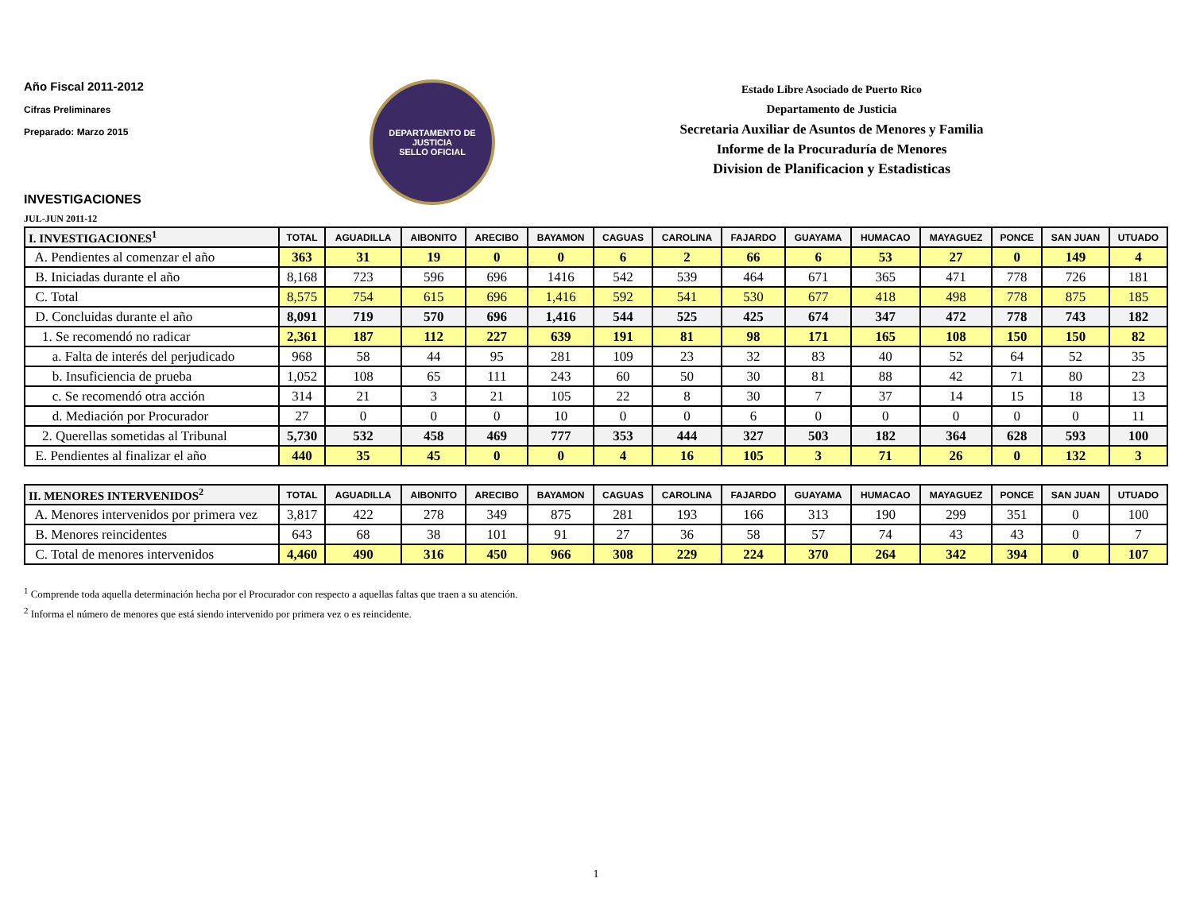Año Fiscal 2011-2012
Cifras Preliminares
Preparado: Marzo 2015
DEPARTAMENTO DE JUSTICIA
SELLO OFICIAL
Estado Libre Asociado de Puerto Rico
Departamento de Justicia
Secretaria Auxiliar de Asuntos de Menores y Familia
Informe de la Procuraduría de Menores
Division de Planificacion y Estadisticas
INVESTIGACIONES
JUL-JUN 2011-12
| I. INVESTIGACIONES<sup>1</sup> | TOTAL | AGUADILLA | AIBONITO | ARECIBO | BAYAMON | CAGUAS | CAROLINA | FAJARDO | GUAYAMA | HUMACAO | MAYAGUEZ | PONCE | SAN JUAN | UTUADO |
| --- | --- | --- | --- | --- | --- | --- | --- | --- | --- | --- | --- | --- | --- | --- |
| A. Pendientes al comenzar el año | 363 | 31 | 19 | 0 | 0 | 6 | 2 | 66 | 6 | 53 | 27 | 0 | 149 | 4 |
| B. Iniciadas durante el año | 8,168 | 723 | 596 | 696 | 1416 | 542 | 539 | 464 | 671 | 365 | 471 | 778 | 726 | 181 |
| C. Total | 8,575 | 754 | 615 | 696 | 1,416 | 592 | 541 | 530 | 677 | 418 | 498 | 778 | 875 | 185 |
| D. Concluidas durante el año | 8,091 | 719 | 570 | 696 | 1,416 | 544 | 525 | 425 | 674 | 347 | 472 | 778 | 743 | 182 |
| 1. Se recomendó no radicar | 2,361 | 187 | 112 | 227 | 639 | 191 | 81 | 98 | 171 | 165 | 108 | 150 | 150 | 82 |
| a. Falta de interés del perjudicado | 968 | 58 | 44 | 95 | 281 | 109 | 23 | 32 | 83 | 40 | 52 | 64 | 52 | 35 |
| b. Insuficiencia de prueba | 1,052 | 108 | 65 | 111 | 243 | 60 | 50 | 30 | 81 | 88 | 42 | 71 | 80 | 23 |
| c. Se recomendó otra acción | 314 | 21 | 3 | 21 | 105 | 22 | 8 | 30 | 7 | 37 | 14 | 15 | 18 | 13 |
| d. Mediación por Procurador | 27 | 0 | 0 | 0 | 10 | 0 | 0 | 6 | 0 | 0 | 0 | 0 | 0 | 11 |
| 2. Querellas sometidas al Tribunal | 5,730 | 532 | 458 | 469 | 777 | 353 | 444 | 327 | 503 | 182 | 364 | 628 | 593 | 100 |
| E. Pendientes al finalizar el año | 440 | 35 | 45 | 0 | 0 | 4 | 16 | 105 | 3 | 71 | 26 | 0 | 132 | 3 |
| II. MENORES INTERVENIDOS<sup>2</sup> | TOTAL | AGUADILLA | AIBONITO | ARECIBO | BAYAMON | CAGUAS | CAROLINA | FAJARDO | GUAYAMA | HUMACAO | MAYAGUEZ | PONCE | SAN JUAN | UTUADO |
| --- | --- | --- | --- | --- | --- | --- | --- | --- | --- | --- | --- | --- | --- | --- |
| A. Menores intervenidos por primera vez | 3,817 | 422 | 278 | 349 | 875 | 281 | 193 | 166 | 313 | 190 | 299 | 351 | 0 | 100 |
| B. Menores reincidentes | 643 | 68 | 38 | 101 | 91 | 27 | 36 | 58 | 57 | 74 | 43 | 43 | 0 | 7 |
| C. Total de menores intervenidos | 4,460 | 490 | 316 | 450 | 966 | 308 | 229 | 224 | 370 | 264 | 342 | 394 | 0 | 107 |
<sup>1</sup> Comprende toda aquella determinación hecha por el Procurador con respecto a aquellas faltas que traen a su atención.
<sup>2</sup> Informa el número de menores que está siendo intervenido por primera vez o es reincidente.
1